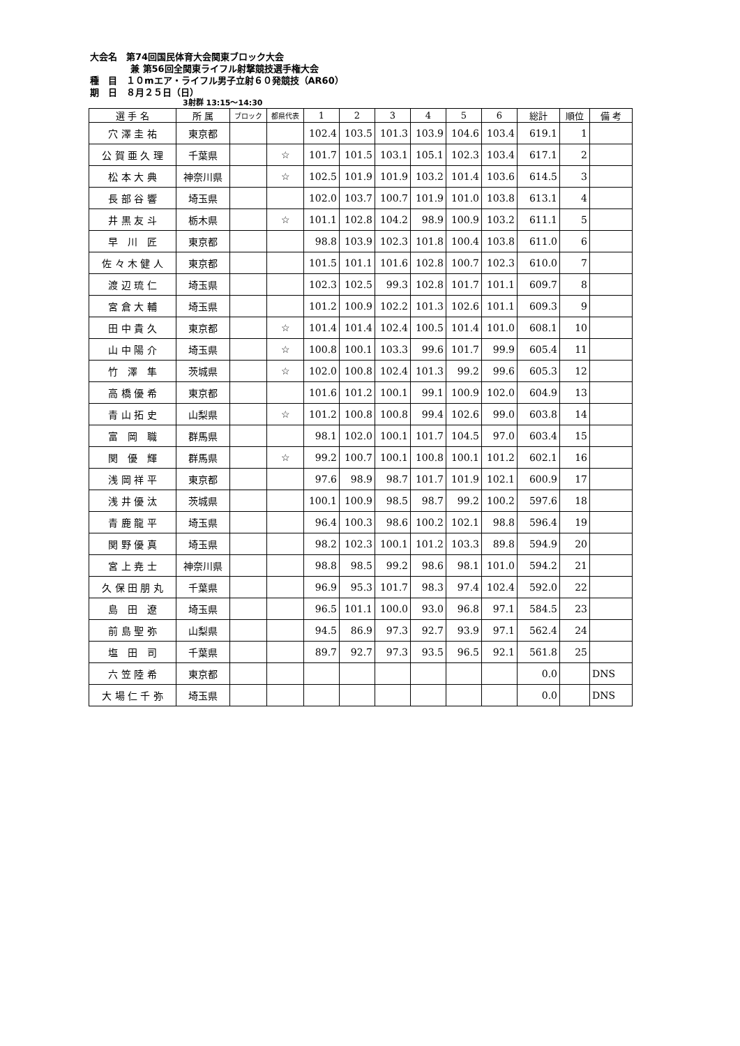大会名　第74回国民体育大会関東ブロック大会
兼 第56回全関東ライフル射撃競技選手権大会
種　目　１０mエア・ライフル男子立射６０発競技（AR60）
期　日　８月２５日（日）
3射群 13:15〜14:30
| 選 手 名 | 所 属 | ブロック | 都県代表 | 1 | 2 | 3 | 4 | 5 | 6 | 総計 | 順位 | 備 考 |
| --- | --- | --- | --- | --- | --- | --- | --- | --- | --- | --- | --- | --- |
| 穴 澤 圭 祐 | 東京都 | | | 102.4 | 103.5 | 101.3 | 103.9 | 104.6 | 103.4 | 619.1 | 1 | |
| 公 賀 亜 久 理 | 千葉県 | | ☆ | 101.7 | 101.5 | 103.1 | 105.1 | 102.3 | 103.4 | 617.1 | 2 | |
| 松 本 大 典 | 神奈川県 | | ☆ | 102.5 | 101.9 | 101.9 | 103.2 | 101.4 | 103.6 | 614.5 | 3 | |
| 長 部 谷 響 | 埼玉県 | | | 102.0 | 103.7 | 100.7 | 101.9 | 101.0 | 103.8 | 613.1 | 4 | |
| 井 黒 友 斗 | 栃木県 | | ☆ | 101.1 | 102.8 | 104.2 | 98.9 | 100.9 | 103.2 | 611.1 | 5 | |
| 早 川 匠 | 東京都 | | | 98.8 | 103.9 | 102.3 | 101.8 | 100.4 | 103.8 | 611.0 | 6 | |
| 佐 々 木 健 人 | 東京都 | | | 101.5 | 101.1 | 101.6 | 102.8 | 100.7 | 102.3 | 610.0 | 7 | |
| 渡 辺 琉 仁 | 埼玉県 | | | 102.3 | 102.5 | 99.3 | 102.8 | 101.7 | 101.1 | 609.7 | 8 | |
| 宮 倉 大 輔 | 埼玉県 | | | 101.2 | 100.9 | 102.2 | 101.3 | 102.6 | 101.1 | 609.3 | 9 | |
| 田 中 貴 久 | 東京都 | | ☆ | 101.4 | 101.4 | 102.4 | 100.5 | 101.4 | 101.0 | 608.1 | 10 | |
| 山 中 陽 介 | 埼玉県 | | ☆ | 100.8 | 100.1 | 103.3 | 99.6 | 101.7 | 99.9 | 605.4 | 11 | |
| 竹 澤 隼 | 茨城県 | | ☆ | 102.0 | 100.8 | 102.4 | 101.3 | 99.2 | 99.6 | 605.3 | 12 | |
| 高 橋 優 希 | 東京都 | | | 101.6 | 101.2 | 100.1 | 99.1 | 100.9 | 102.0 | 604.9 | 13 | |
| 青 山 拓 史 | 山梨県 | | ☆ | 101.2 | 100.8 | 100.8 | 99.4 | 102.6 | 99.0 | 603.8 | 14 | |
| 富 岡 職 | 群馬県 | | | 98.1 | 102.0 | 100.1 | 101.7 | 104.5 | 97.0 | 603.4 | 15 | |
| 関 優 輝 | 群馬県 | | ☆ | 99.2 | 100.7 | 100.1 | 100.8 | 100.1 | 101.2 | 602.1 | 16 | |
| 浅 岡 祥 平 | 東京都 | | | 97.6 | 98.9 | 98.7 | 101.7 | 101.9 | 102.1 | 600.9 | 17 | |
| 浅 井 優 汰 | 茨城県 | | | 100.1 | 100.9 | 98.5 | 98.7 | 99.2 | 100.2 | 597.6 | 18 | |
| 青 鹿 龍 平 | 埼玉県 | | | 96.4 | 100.3 | 98.6 | 100.2 | 102.1 | 98.8 | 596.4 | 19 | |
| 関 野 優 真 | 埼玉県 | | | 98.2 | 102.3 | 100.1 | 101.2 | 103.3 | 89.8 | 594.9 | 20 | |
| 宮 上 尭 士 | 神奈川県 | | | 98.8 | 98.5 | 99.2 | 98.6 | 98.1 | 101.0 | 594.2 | 21 | |
| 久 保 田 朋 丸 | 千葉県 | | | 96.9 | 95.3 | 101.7 | 98.3 | 97.4 | 102.4 | 592.0 | 22 | |
| 島 田 遼 | 埼玉県 | | | 96.5 | 101.1 | 100.0 | 93.0 | 96.8 | 97.1 | 584.5 | 23 | |
| 前 島 聖 弥 | 山梨県 | | | 94.5 | 86.9 | 97.3 | 92.7 | 93.9 | 97.1 | 562.4 | 24 | |
| 塩 田 司 | 千葉県 | | | 89.7 | 92.7 | 97.3 | 93.5 | 96.5 | 92.1 | 561.8 | 25 | |
| 六 笠 陸 希 | 東京都 | | | | | | | | | 0.0 | | DNS |
| 大 場 仁 千 弥 | 埼玉県 | | | | | | | | | 0.0 | | DNS |